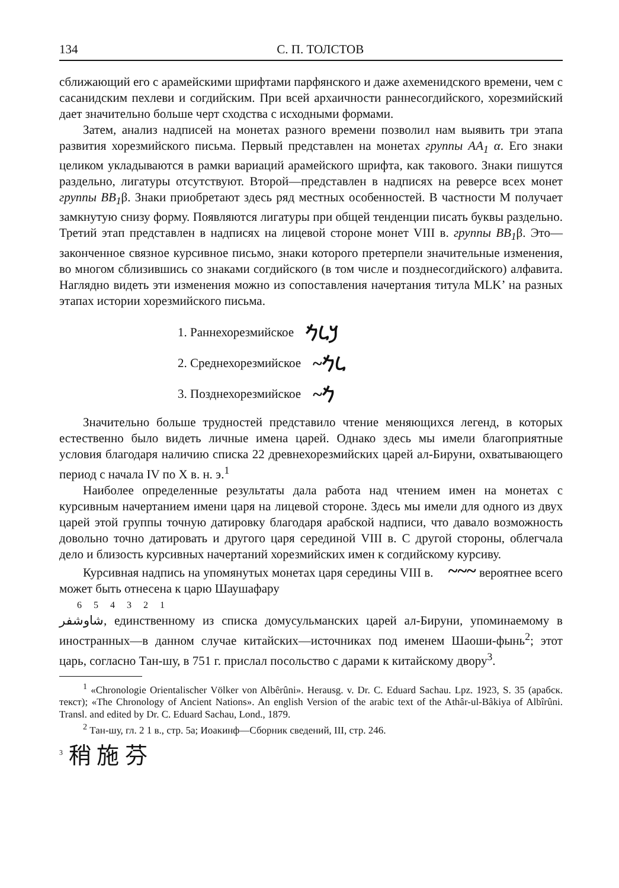134 С. П. ТОЛСТОВ
сближающий его с арамейскими шрифтами парфянского и даже ахеменидского времени, чем с сасанидским пехлеви и согдийским. При всей архаичности раннесогдийского, хорезмийский дает значительно больше черт сходства с исходными формами.
Затем, анализ надписей на монетах разного времени позволил нам выявить три этапа развития хорезмийского письма. Первый представлен на монетах группы AA<sub>1</sub> α. Его знаки целиком укладываются в рамки вариаций арамейского шрифта, как такового. Знаки пишутся раздельно, лигатуры отсутствуют. Второй—представлен в надписях на реверсе всех монет группы BB<sub>1</sub>β. Знаки приобретают здесь ряд местных особенностей. В частности M получает замкнутую снизу форму. Появляются лигатуры при общей тенденции писать буквы раздельно. Третий этап представлен в надписях на лицевой стороне монет VIII в. группы BB<sub>1</sub>β. Это—законченное связное курсивное письмо, знаки которого претерпели значительные изменения, во многом сблизившись со знаками согдийского (в том числе и позднесогдийского) алфавита. Наглядно видеть эти изменения можно из сопоставления начертания титула MLK’ на разных этапах истории хорезмийского письма.
1. Раннехорезмийское 𐡊𐡋𐡌
2. Среднехорезмийское ~𐡋𐡌
3. Позднехорезмийское ~𐡌
Значительно больше трудностей представило чтение меняющихся легенд, в которых естественно было видеть личные имена царей. Однако здесь мы имели благоприятные условия благодаря наличию списка 22 древнехорезмийских царей ал-Бируни, охватывающего период с начала IV по X в. н. э.<sup>1</sup>
Наиболее определенные результаты дала работа над чтением имен на монетах с курсивным начертанием имени царя на лицевой стороне. Здесь мы имели для одного из двух царей этой группы точную датировку благодаря арабской надписи, что давало возможность довольно точно датировать и другого царя серединой VIII в. С другой стороны, облегчала дело и близость курсивных начертаний хорезмийских имен к согдийскому курсиву.
Курсивная надпись на упомянутых монетах царя середины VIII в. ~~~ вероятнее всего может быть отнесена к царю Шаушафару
6 5 4 3 2 1
شاوشفر, единственному из списка домусульманских царей ал-Бируни, упоминаемому в иностранных—в данном случае китайских—источниках под именем Шаоши-фынь<sup>2</sup>; этот царь, согласно Тан-шу, в 751 г. прислал посольство с дарами к китайскому двору<sup>3</sup>.
<sup>1</sup> «Chronologie Orientalischer Völker von Albêrûni». Herausg. v. Dr. C. Eduard Sachau. Lpz. 1923, S. 35 (арабск. текст); «The Chronology of Ancient Nations». An english Version of the arabic text of the Athâr-ul-Bâkiya of Albîrûni. Transl. and edited by Dr. C. Eduard Sachau, Lond., 1879.
<sup>2</sup> Тан-шу, гл. 2 1 в., стр. 5а; Иоакинф—Сборник сведений, III, стр. 246.
<sup>3</sup> 稍 施 芬